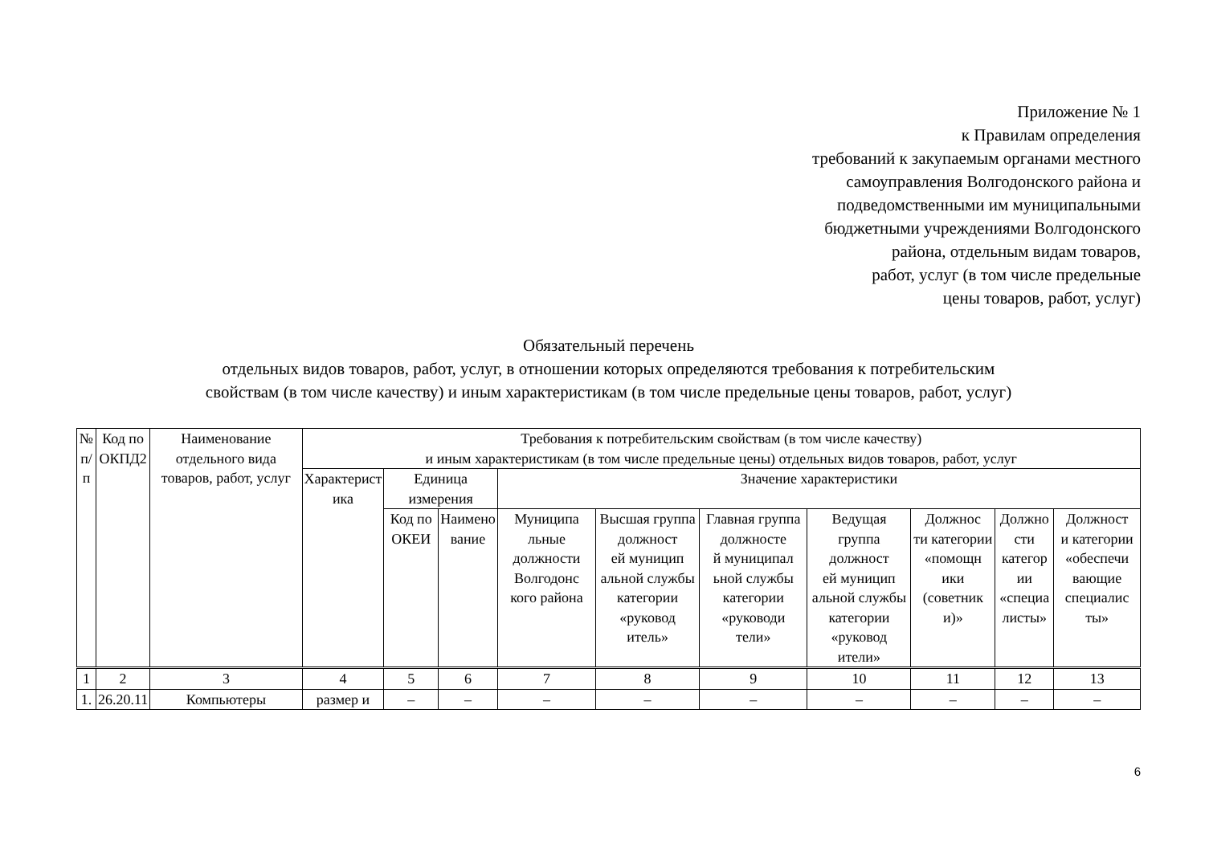Приложение № 1
к Правилам определения
требований к закупаемым органами местного
самоуправления Волгодонского района и
подведомственными им муниципальными
бюджетными учреждениями Волгодонского
района, отдельным видам товаров,
работ, услуг (в том числе предельные
цены товаров, работ, услуг)
Обязательный перечень
отдельных видов товаров, работ, услуг, в отношении которых определяются требования к потребительским
свойствам (в том числе качеству) и иным характеристикам (в том числе предельные цены товаров, работ, услуг)
| № п/п | Код по ОКПД2 | Наименование отдельного вида товаров, работ, услуг | Требования к потребительским свойствам (в том числе качеству) и иным характеристикам (в том числе предельные цены) отдельных видов товаров, работ, услуг | | | | | | | | | |
| --- | --- | --- | --- | --- | --- | --- | --- | --- | --- | --- | --- | --- |
| | | | Характерист ика | Единица измерения | | Значение характеристики | | | | | | |
| | | | | Код по ОКЕИ | Наимено вание | Муниципа льные должности Волгодонс кого района | Высшая группа должност ей муницип альной службы категории «руковод итель» | Главная группа должносте й муниципал ьной службы категории «руководи тели» | Ведущая группа должност ей муницип альной службы категории «руковод ители» | Должнос ти категории «помощн ики (советник и)» | Должно сти категор ии «специа листы» | Должност и категории «обеспечи вающие специалис ты» |
| 1 | 2 | 3 | 4 | 5 | 6 | 7 | 8 | 9 | 10 | 11 | 12 | 13 |
| 1. | 26.20.11 | Компьютеры | размер и | – | – | – | – | – | – | – | – | – |
6